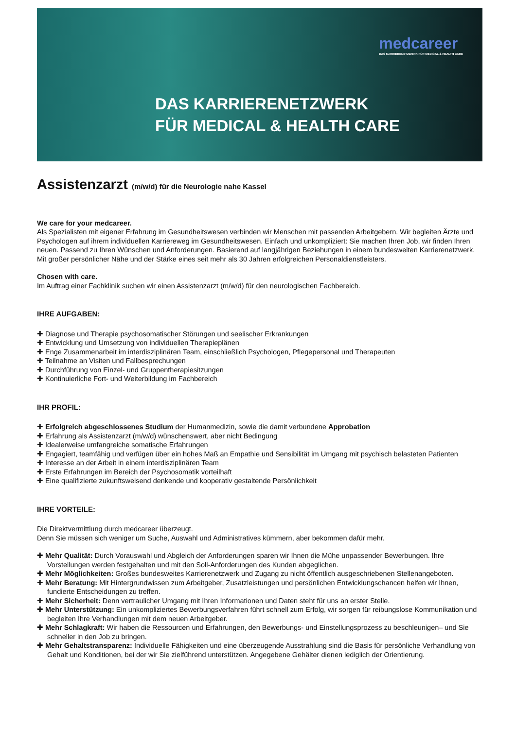medcareer
DAS KARRIERENETZWERK FÜR MEDICAL & HEALTH CARE
DAS KARRIERENETZWERK
FÜR MEDICAL & HEALTH CARE
Assistenzarzt (m/w/d) für die Neurologie nahe Kassel
We care for your medcareer.
Als Spezialisten mit eigener Erfahrung im Gesundheitswesen verbinden wir Menschen mit passenden Arbeitgebern. Wir begleiten Ärzte und Psychologen auf ihrem individuellen Karriereweg im Gesundheitswesen. Einfach und unkompliziert: Sie machen Ihren Job, wir finden Ihren neuen. Passend zu Ihren Wünschen und Anforderungen. Basierend auf langjährigen Beziehungen in einem bundesweiten Karrierenetzwerk. Mit großer persönlicher Nähe und der Stärke eines seit mehr als 30 Jahren erfolgreichen Personaldienstleisters.
Chosen with care.
Im Auftrag einer Fachklinik suchen wir einen Assistenzarzt (m/w/d) für den neurologischen Fachbereich.
IHRE AUFGABEN:
Diagnose und Therapie psychosomatischer Störungen und seelischer Erkrankungen
Entwicklung und Umsetzung von individuellen Therapieplänen
Enge Zusammenarbeit im interdisziplinären Team, einschließlich Psychologen, Pflegepersonal und Therapeuten
Teilnahme an Visiten und Fallbesprechungen
Durchführung von Einzel- und Gruppentherapiesitzungen
Kontinuierliche Fort- und Weiterbildung im Fachbereich
IHR PROFIL:
Erfolgreich abgeschlossenes Studium der Humanmedizin, sowie die damit verbundene Approbation
Erfahrung als Assistenzarzt (m/w/d) wünschenswert, aber nicht Bedingung
Idealerweise umfangreiche somatische Erfahrungen
Engagiert, teamfähig und verfügen über ein hohes Maß an Empathie und Sensibilität im Umgang mit psychisch belasteten Patienten
Interesse an der Arbeit in einem interdisziplinären Team
Erste Erfahrungen im Bereich der Psychosomatik vorteilhaft
Eine qualifizierte zukunftsweisend denkende und kooperativ gestaltende Persönlichkeit
IHRE VORTEILE:
Die Direktvermittlung durch medcareer überzeugt.
Denn Sie müssen sich weniger um Suche, Auswahl und Administratives kümmern, aber bekommen dafür mehr.
Mehr Qualität: Durch Vorauswahl und Abgleich der Anforderungen sparen wir Ihnen die Mühe unpassender Bewerbungen. Ihre Vorstellungen werden festgehalten und mit den Soll-Anforderungen des Kunden abgeglichen.
Mehr Möglichkeiten: Großes bundesweites Karrierenetzwerk und Zugang zu nicht öffentlich ausgeschriebenen Stellenangeboten.
Mehr Beratung: Mit Hintergrundwissen zum Arbeitgeber, Zusatzleistungen und persönlichen Entwicklungschancen helfen wir Ihnen, fundierte Entscheidungen zu treffen.
Mehr Sicherheit: Denn vertraulicher Umgang mit Ihren Informationen und Daten steht für uns an erster Stelle.
Mehr Unterstützung: Ein unkompliziertes Bewerbungsverfahren führt schnell zum Erfolg, wir sorgen für reibungslose Kommunikation und begleiten Ihre Verhandlungen mit dem neuen Arbeitgeber.
Mehr Schlagkraft: Wir haben die Ressourcen und Erfahrungen, den Bewerbungs- und Einstellungsprozess zu beschleunigen– und Sie schneller in den Job zu bringen.
Mehr Gehaltstransparenz: Individuelle Fähigkeiten und eine überzeugende Ausstrahlung sind die Basis für persönliche Verhandlung von Gehalt und Konditionen, bei der wir Sie zielführend unterstützen. Angegebene Gehälter dienen lediglich der Orientierung.